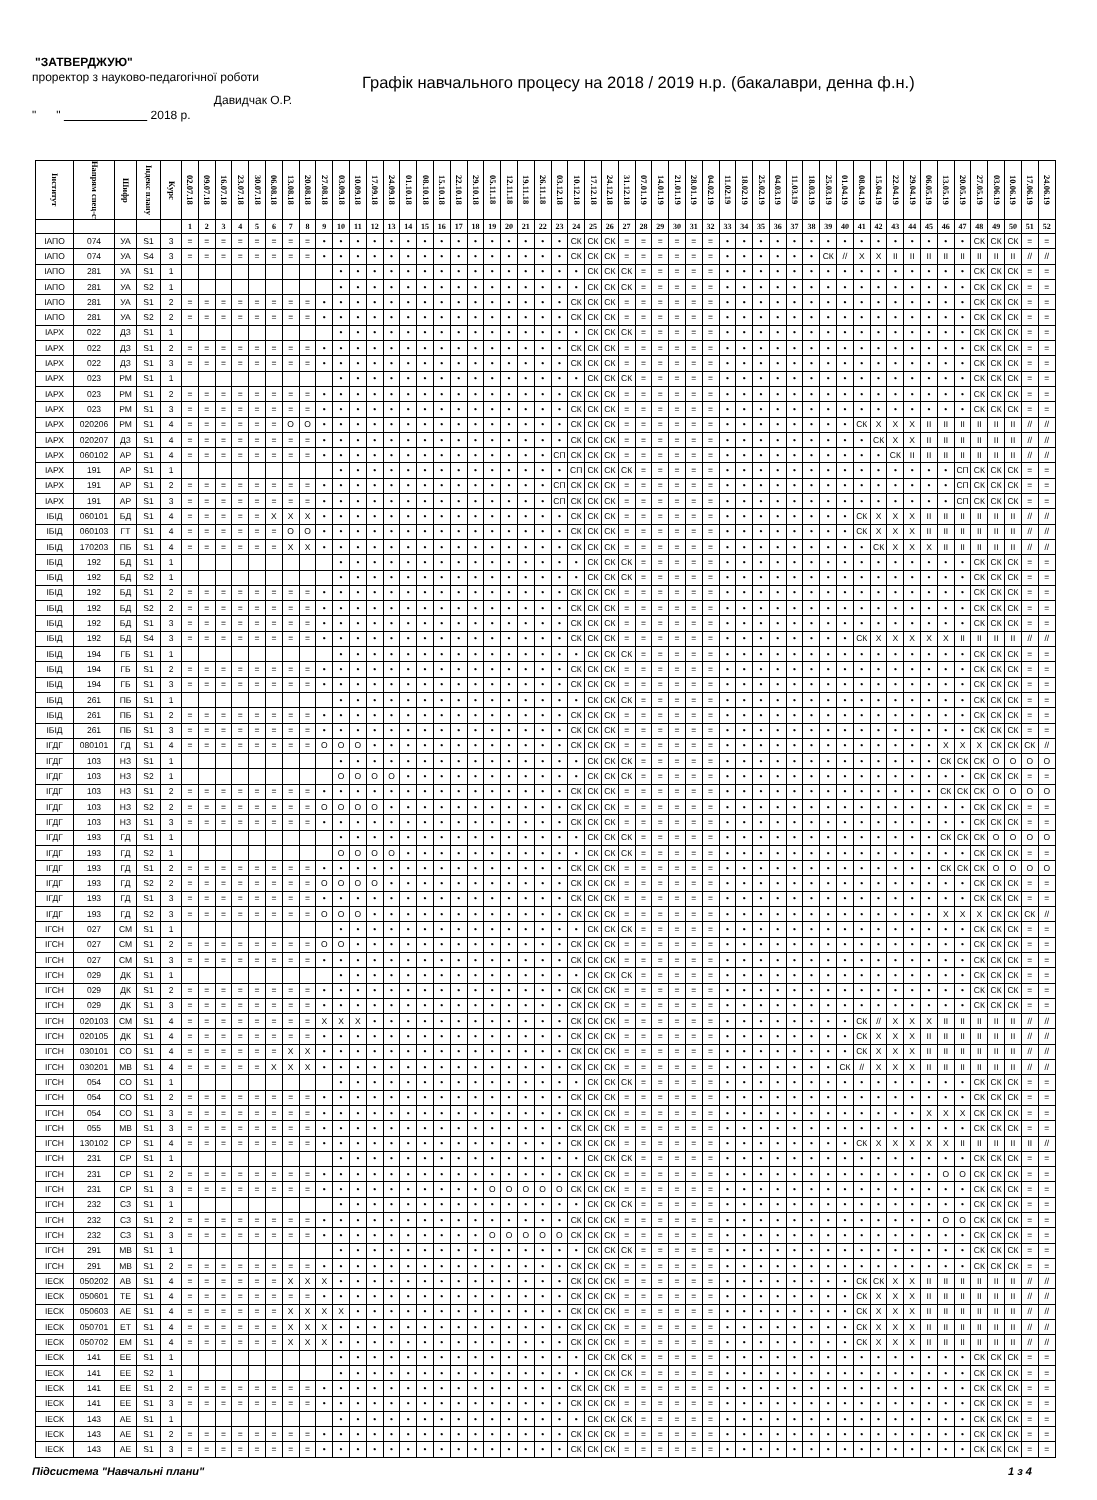"ЗАТВЕРДЖУЮ"
проректор з науково-педагогічної роботи
Давидчак О.Р.
" " 2018 р.
Графік навчального процесу на 2018 / 2019 н.р. (бакалаври, денна ф.н.)
| Інститут | Напрям спец-сть | Шифр | Індекс плану | Курс | 02.07.18 | 09.07.18 | 16.07.18 | 23.07.18 | 30.07.18 | 06.08.18 | 13.08.18 | 20.08.18 | 27.08.18 | 03.09.18 | 10.09.18 | 17.09.18 | 24.09.18 | 01.10.18 | 08.10.18 | 15.10.18 | 22.10.18 | 29.10.18 | 05.11.18 | 12.11.18 | 19.11.18 | 26.11.18 | 03.12.18 | 10.12.18 | 17.12.18 | 24.12.18 | 31.12.18 | 07.01.19 | 14.01.19 | 21.01.19 | 28.01.19 | 04.02.19 | 11.02.19 | 18.02.19 | 25.02.19 | 04.03.19 | 11.03.19 | 18.03.19 | 25.03.19 | 01.04.19 | 08.04.19 | 15.04.19 | 22.04.19 | 29.04.19 | 06.05.19 | 13.05.19 | 20.05.19 | 27.05.19 | 03.06.19 | 10.06.19 | 17.06.19 | 24.06.19 |
| --- | --- | --- | --- | --- | --- | --- | --- | --- | --- | --- | --- | --- | --- | --- | --- | --- | --- | --- | --- | --- | --- | --- | --- | --- | --- | --- | --- | --- | --- | --- | --- | --- | --- | --- | --- | --- | --- | --- | --- | --- | --- | --- | --- | --- | --- | --- | --- | --- | --- | --- | --- | --- | --- | --- | --- | --- |
| | | | | | 1 | 2 | 3 | 4 | 5 | 6 | 7 | 8 | 9 | 10 | 11 | 12 | 13 | 14 | 15 | 16 | 17 | 18 | 19 | 20 | 21 | 22 | 23 | 24 | 25 | 26 | 27 | 28 | 29 | 30 | 31 | 32 | 33 | 34 | 35 | 36 | 37 | 38 | 39 | 40 | 41 | 42 | 43 | 44 | 45 | 46 | 47 | 48 | 49 | 50 | 51 | 52 |
| ІАПО | 074 | УА | S1 | 3 | = | = | = | = | = | = | = | = | • | • | • | • | • | • | • | • | • | • | • | • | • | • | • | СК | СК | СК | = | = | = | = | = | = | • | • | • | • | • | • | • | • | • | • | • | • | • | • | • | СК | СК | СК | = | = |
| ІАПО | 074 | УА | S4 | 3 | = | = | = | = | = | = | = | = | • | • | • | • | • | • | • | • | • | • | • | • | • | • | • | СК | СК | СК | = | = | = | = | = | = | • | • | • | • | • | • | СК | // | Х | Х | ІІ | ІІ | ІІ | ІІ | ІІ | ІІ | ІІ | ІІ | // | // |
| ІАПО | 281 | УА | S1 | 1 | | | | | | | | | | • | • | • | • | • | • | • | • | • | • | • | • | • | • | • | СК | СК | СК | = | = | = | = | = | • | • | • | • | • | • | • | • | • | • | • | • | • | • | • | СК | СК | СК | = | = |
| ІАПО | 281 | УА | S2 | 1 | | | | | | | | | | • | • | • | • | • | • | • | • | • | • | • | • | • | • | • | СК | СК | СК | = | = | = | = | = | • | • | • | • | • | • | • | • | • | • | • | • | • | • | • | СК | СК | СК | = | = |
| ІАПО | 281 | УА | S1 | 2 | = | = | = | = | = | = | = | = | • | • | • | • | • | • | • | • | • | • | • | • | • | • | • | СК | СК | СК | = | = | = | = | = | = | • | • | • | • | • | • | • | • | • | • | • | • | • | • | • | СК | СК | СК | = | = |
| ІАПО | 281 | УА | S2 | 2 | = | = | = | = | = | = | = | = | • | • | • | • | • | • | • | • | • | • | • | • | • | • | • | СК | СК | СК | = | = | = | = | = | = | • | • | • | • | • | • | • | • | • | • | • | • | • | • | • | СК | СК | СК | = | = |
| ІАРХ | 022 | ДЗ | S1 | 1 | | | | | | | | | | • | • | • | • | • | • | • | • | • | • | • | • | • | • | • | СК | СК | СК | = | = | = | = | = | • | • | • | • | • | • | • | • | • | • | • | • | • | • | • | СК | СК | СК | = | = |
| ІАРХ | 022 | ДЗ | S1 | 2 | = | = | = | = | = | = | = | = | • | • | • | • | • | • | • | • | • | • | • | • | • | • | • | СК | СК | СК | = | = | = | = | = | = | • | • | • | • | • | • | • | • | • | • | • | • | • | • | • | СК | СК | СК | = | = |
| ІАРХ | 022 | ДЗ | S1 | 3 | = | = | = | = | = | = | = | = | • | • | • | • | • | • | • | • | • | • | • | • | • | • | • | СК | СК | СК | = | = | = | = | = | = | • | • | • | • | • | • | • | • | • | • | • | • | • | • | • | СК | СК | СК | = | = |
| ІАРХ | 023 | РМ | S1 | 1 | | | | | | | | | | • | • | • | • | • | • | • | • | • | • | • | • | • | • | • | СК | СК | СК | = | = | = | = | = | • | • | • | • | • | • | • | • | • | • | • | • | • | • | • | СК | СК | СК | = | = |
| ІАРХ | 023 | РМ | S1 | 2 | = | = | = | = | = | = | = | = | • | • | • | • | • | • | • | • | • | • | • | • | • | • | • | СК | СК | СК | = | = | = | = | = | = | • | • | • | • | • | • | • | • | • | • | • | • | • | • | • | СК | СК | СК | = | = |
| ІАРХ | 023 | РМ | S1 | 3 | = | = | = | = | = | = | = | = | • | • | • | • | • | • | • | • | • | • | • | • | • | • | • | СК | СК | СК | = | = | = | = | = | = | • | • | • | • | • | • | • | • | • | • | • | • | • | • | • | СК | СК | СК | = | = |
| ІАРХ | 020206 | РМ | S1 | 4 | = | = | = | = | = | = | О | О | • | • | • | • | • | • | • | • | • | • | • | • | • | • | • | СК | СК | СК | = | = | = | = | = | = | • | • | • | • | • | • | • | • | СК | Х | Х | Х | ІІ | ІІ | ІІ | ІІ | ІІ | ІІ | // | // |
| ІАРХ | 020207 | ДЗ | S1 | 4 | = | = | = | = | = | = | = | = | • | • | • | • | • | • | • | • | • | • | • | • | • | • | • | СК | СК | СК | = | = | = | = | = | = | • | • | • | • | • | • | • | • | • | СК | Х | Х | ІІ | ІІ | ІІ | ІІ | ІІ | ІІ | // | // |
| ІАРХ | 060102 | АР | S1 | 4 | = | = | = | = | = | = | = | = | • | • | • | • | • | • | • | • | • | • | • | • | • | • | СП | СК | СК | СК | = | = | = | = | = | = | • | • | • | • | • | • | • | • | • | • | СК | ІІ | ІІ | ІІ | ІІ | ІІ | ІІ | ІІ | // | // |
| ІАРХ | 191 | АР | S1 | 1 | | | | | | | | | | • | • | • | • | • | • | • | • | • | • | • | • | • | • | СП | СК | СК | СК | = | = | = | = | = | • | • | • | • | • | • | • | • | • | • | • | • | • | • | СП | СК | СК | СК | = | = |
| ІАРХ | 191 | АР | S1 | 2 | = | = | = | = | = | = | = | = | • | • | • | • | • | • | • | • | • | • | • | • | • | • | СП | СК | СК | СК | = | = | = | = | = | = | • | • | • | • | • | • | • | • | • | • | • | • | • | • | СП | СК | СК | СК | = | = |
| ІАРХ | 191 | АР | S1 | 3 | = | = | = | = | = | = | = | = | • | • | • | • | • | • | • | • | • | • | • | • | • | • | СП | СК | СК | СК | = | = | = | = | = | = | • | • | • | • | • | • | • | • | • | • | • | • | • | • | СП | СК | СК | СК | = | = |
| ІБІД | 060101 | БД | S1 | 4 | = | = | = | = | = | Х | Х | Х | • | • | • | • | • | • | • | • | • | • | • | • | • | • | • | СК | СК | СК | = | = | = | = | = | = | • | • | • | • | • | • | • | • | СК | Х | Х | Х | ІІ | ІІ | ІІ | ІІ | ІІ | ІІ | // | // |
| ІБІД | 060103 | ГТ | S1 | 4 | = | = | = | = | = | = | О | О | • | • | • | • | • | • | • | • | • | • | • | • | • | • | • | СК | СК | СК | = | = | = | = | = | = | • | • | • | • | • | • | • | • | СК | Х | Х | Х | ІІ | ІІ | ІІ | ІІ | ІІ | ІІ | // | // |
| ІБІД | 170203 | ПБ | S1 | 4 | = | = | = | = | = | = | Х | Х | • | • | • | • | • | • | • | • | • | • | • | • | • | • | • | СК | СК | СК | = | = | = | = | = | = | • | • | • | • | • | • | • | • | • | СК | Х | Х | Х | ІІ | ІІ | ІІ | ІІ | ІІ | // | // |
| ІБІД | 192 | БД | S1 | 1 | | | | | | | | | | • | • | • | • | • | • | • | • | • | • | • | • | • | • | • | СК | СК | СК | = | = | = | = | = | • | • | • | • | • | • | • | • | • | • | • | • | • | • | • | СК | СК | СК | = | = |
| ІБІД | 192 | БД | S2 | 1 | | | | | | | | | | • | • | • | • | • | • | • | • | • | • | • | • | • | • | • | СК | СК | СК | = | = | = | = | = | • | • | • | • | • | • | • | • | • | • | • | • | • | • | • | СК | СК | СК | = | = |
| ІБІД | 192 | БД | S1 | 2 | = | = | = | = | = | = | = | = | • | • | • | • | • | • | • | • | • | • | • | • | • | • | • | СК | СК | СК | = | = | = | = | = | = | • | • | • | • | • | • | • | • | • | • | • | • | • | • | • | СК | СК | СК | = | = |
| ІБІД | 192 | БД | S2 | 2 | = | = | = | = | = | = | = | = | • | • | • | • | • | • | • | • | • | • | • | • | • | • | • | СК | СК | СК | = | = | = | = | = | = | • | • | • | • | • | • | • | • | • | • | • | • | • | • | • | СК | СК | СК | = | = |
| ІБІД | 192 | БД | S1 | 3 | = | = | = | = | = | = | = | = | • | • | • | • | • | • | • | • | • | • | • | • | • | • | • | СК | СК | СК | = | = | = | = | = | = | • | • | • | • | • | • | • | • | • | • | • | • | • | • | • | СК | СК | СК | = | = |
| ІБІД | 192 | БД | S4 | 3 | = | = | = | = | = | = | = | = | • | • | • | • | • | • | • | • | • | • | • | • | • | • | • | СК | СК | СК | = | = | = | = | = | = | • | • | • | • | • | • | • | • | СК | Х | Х | Х | Х | Х | ІІ | ІІ | ІІ | ІІ | // | // |
| ІБІД | 194 | ГБ | S1 | 1 | | | | | | | | | | • | • | • | • | • | • | • | • | • | • | • | • | • | • | • | СК | СК | СК | = | = | = | = | = | • | • | • | • | • | • | • | • | • | • | • | • | • | • | • | СК | СК | СК | = | = |
| ІБІД | 194 | ГБ | S1 | 2 | = | = | = | = | = | = | = | = | • | • | • | • | • | • | • | • | • | • | • | • | • | • | • | СК | СК | СК | = | = | = | = | = | = | • | • | • | • | • | • | • | • | • | • | • | • | • | • | • | СК | СК | СК | = | = |
| ІБІД | 194 | ГБ | S1 | 3 | = | = | = | = | = | = | = | = | • | • | • | • | • | • | • | • | • | • | • | • | • | • | • | СК | СК | СК | = | = | = | = | = | = | • | • | • | • | • | • | • | • | • | • | • | • | • | • | • | СК | СК | СК | = | = |
| ІБІД | 261 | ПБ | S1 | 1 | | | | | | | | | | • | • | • | • | • | • | • | • | • | • | • | • | • | • | • | СК | СК | СК | = | = | = | = | = | • | • | • | • | • | • | • | • | • | • | • | • | • | • | • | СК | СК | СК | = | = |
| ІБІД | 261 | ПБ | S1 | 2 | = | = | = | = | = | = | = | = | • | • | • | • | • | • | • | • | • | • | • | • | • | • | • | СК | СК | СК | = | = | = | = | = | = | • | • | • | • | • | • | • | • | • | • | • | • | • | • | • | СК | СК | СК | = | = |
| ІБІД | 261 | ПБ | S1 | 3 | = | = | = | = | = | = | = | = | • | • | • | • | • | • | • | • | • | • | • | • | • | • | • | СК | СК | СК | = | = | = | = | = | = | • | • | • | • | • | • | • | • | • | • | • | • | • | • | • | СК | СК | СК | = | = |
| ІГДГ | 080101 | ГД | S1 | 4 | = | = | = | = | = | = | = | = | О | О | О | • | • | • | • | • | • | • | • | • | • | • | • | СК | СК | СК | = | = | = | = | = | = | • | • | • | • | • | • | • | • | • | • | • | • | • | Х | Х | Х | СК | СК | СК | // |
| ІГДГ | 103 | НЗ | S1 | 1 | | | | | | | | | | • | • | • | • | • | • | • | • | • | • | • | • | • | • | • | СК | СК | СК | = | = | = | = | = | • | • | • | • | • | • | • | • | • | • | • | • | • | СК | СК | СК | О | О | О | О |
| ІГДГ | 103 | НЗ | S2 | 1 | | | | | | | | | | О | О | О | О | • | • | • | • | • | • | • | • | • | • | • | СК | СК | СК | = | = | = | = | = | • | • | • | • | • | • | • | • | • | • | • | • | • | • | • | СК | СК | СК | = | = |
| ІГДГ | 103 | НЗ | S1 | 2 | = | = | = | = | = | = | = | = | • | • | • | • | • | • | • | • | • | • | • | • | • | • | • | СК | СК | СК | = | = | = | = | = | = | • | • | • | • | • | • | • | • | • | • | • | • | • | СК | СК | СК | О | О | О | О |
| ІГДГ | 103 | НЗ | S2 | 2 | = | = | = | = | = | = | = | = | О | О | О | О | • | • | • | • | • | • | • | • | • | • | • | СК | СК | СК | = | = | = | = | = | = | • | • | • | • | • | • | • | • | • | • | • | • | • | • | • | СК | СК | СК | = | = |
| ІГДГ | 103 | НЗ | S1 | 3 | = | = | = | = | = | = | = | = | • | • | • | • | • | • | • | • | • | • | • | • | • | • | • | СК | СК | СК | = | = | = | = | = | = | • | • | • | • | • | • | • | • | • | • | • | • | • | • | • | СК | СК | СК | = | = |
| ІГДГ | 193 | ГД | S1 | 1 | | | | | | | | | | • | • | • | • | • | • | • | • | • | • | • | • | • | • | • | СК | СК | СК | = | = | = | = | = | • | • | • | • | • | • | • | • | • | • | • | • | • | СК | СК | СК | О | О | О | О |
| ІГДГ | 193 | ГД | S2 | 1 | | | | | | | | | | О | О | О | О | • | • | • | • | • | • | • | • | • | • | • | СК | СК | СК | = | = | = | = | = | • | • | • | • | • | • | • | • | • | • | • | • | • | • | • | СК | СК | СК | = | = |
| ІГДГ | 193 | ГД | S1 | 2 | = | = | = | = | = | = | = | = | • | • | • | • | • | • | • | • | • | • | • | • | • | • | • | СК | СК | СК | = | = | = | = | = | = | • | • | • | • | • | • | • | • | • | • | • | • | • | СК | СК | СК | О | О | О | О |
| ІГДГ | 193 | ГД | S2 | 2 | = | = | = | = | = | = | = | = | О | О | О | О | • | • | • | • | • | • | • | • | • | • | • | СК | СК | СК | = | = | = | = | = | = | • | • | • | • | • | • | • | • | • | • | • | • | • | • | • | СК | СК | СК | = | = |
| ІГДГ | 193 | ГД | S1 | 3 | = | = | = | = | = | = | = | = | • | • | • | • | • | • | • | • | • | • | • | • | • | • | • | СК | СК | СК | = | = | = | = | = | = | • | • | • | • | • | • | • | • | • | • | • | • | • | • | • | СК | СК | СК | = | = |
| ІГДГ | 193 | ГД | S2 | 3 | = | = | = | = | = | = | = | = | О | О | О | • | • | • | • | • | • | • | • | • | • | • | • | СК | СК | СК | = | = | = | = | = | = | • | • | • | • | • | • | • | • | • | • | • | • | • | Х | Х | Х | СК | СК | СК | // |
| ІГСН | 027 | СМ | S1 | 1 | | | | | | | | | | • | • | • | • | • | • | • | • | • | • | • | • | • | • | • | СК | СК | СК | = | = | = | = | = | • | • | • | • | • | • | • | • | • | • | • | • | • | • | • | СК | СК | СК | = | = |
| ІГСН | 027 | СМ | S1 | 2 | = | = | = | = | = | = | = | = | О | О | • | • | • | • | • | • | • | • | • | • | • | • | • | СК | СК | СК | = | = | = | = | = | = | • | • | • | • | • | • | • | • | • | • | • | • | • | • | • | СК | СК | СК | = | = |
| ІГСН | 027 | СМ | S1 | 3 | = | = | = | = | = | = | = | = | • | • | • | • | • | • | • | • | • | • | • | • | • | • | • | СК | СК | СК | = | = | = | = | = | = | • | • | • | • | • | • | • | • | • | • | • | • | • | • | • | СК | СК | СК | = | = |
| ІГСН | 029 | ДК | S1 | 1 | | | | | | | | | | • | • | • | • | • | • | • | • | • | • | • | • | • | • | • | СК | СК | СК | = | = | = | = | = | • | • | • | • | • | • | • | • | • | • | • | • | • | • | • | СК | СК | СК | = | = |
| ІГСН | 029 | ДК | S1 | 2 | = | = | = | = | = | = | = | = | • | • | • | • | • | • | • | • | • | • | • | • | • | • | • | СК | СК | СК | = | = | = | = | = | = | • | • | • | • | • | • | • | • | • | • | • | • | • | • | • | СК | СК | СК | = | = |
| ІГСН | 029 | ДК | S1 | 3 | = | = | = | = | = | = | = | = | • | • | • | • | • | • | • | • | • | • | • | • | • | • | • | СК | СК | СК | = | = | = | = | = | = | • | • | • | • | • | • | • | • | • | • | • | • | • | • | • | СК | СК | СК | = | = |
| ІГСН | 020103 | СМ | S1 | 4 | = | = | = | = | = | = | = | = | Х | Х | Х | • | • | • | • | • | • | • | • | • | • | • | • | СК | СК | СК | = | = | = | = | = | = | • | • | • | • | • | • | • | • | СК | // | Х | Х | Х | ІІ | ІІ | ІІ | ІІ | ІІ | // | // |
| ІГСН | 020105 | ДК | S1 | 4 | = | = | = | = | = | = | = | = | • | • | • | • | • | • | • | • | • | • | • | • | • | • | • | СК | СК | СК | = | = | = | = | = | = | • | • | • | • | • | • | • | • | СК | Х | Х | Х | ІІ | ІІ | ІІ | ІІ | ІІ | ІІ | // | // |
| ІГСН | 030101 | СО | S1 | 4 | = | = | = | = | = | = | Х | Х | • | • | • | • | • | • | • | • | • | • | • | • | • | • | • | СК | СК | СК | = | = | = | = | = | = | • | • | • | • | • | • | • | • | СК | Х | Х | Х | ІІ | ІІ | ІІ | ІІ | ІІ | ІІ | // | // |
| ІГСН | 030201 | МВ | S1 | 4 | = | = | = | = | = | Х | Х | Х | • | • | • | • | • | • | • | • | • | • | • | • | • | • | • | СК | СК | СК | = | = | = | = | = | = | • | • | • | • | • | • | • | СК | // | Х | Х | Х | ІІ | ІІ | ІІ | ІІ | ІІ | ІІ | // | // |
| ІГСН | 054 | СО | S1 | 1 | | | | | | | | | | • | • | • | • | • | • | • | • | • | • | • | • | • | • | • | СК | СК | СК | = | = | = | = | = | • | • | • | • | • | • | • | • | • | • | • | • | • | • | • | СК | СК | СК | = | = |
| ІГСН | 054 | СО | S1 | 2 | = | = | = | = | = | = | = | = | • | • | • | • | • | • | • | • | • | • | • | • | • | • | • | СК | СК | СК | = | = | = | = | = | = | • | • | • | • | • | • | • | • | • | • | • | • | • | • | • | СК | СК | СК | = | = |
| ІГСН | 054 | СО | S1 | 3 | = | = | = | = | = | = | = | = | • | • | • | • | • | • | • | • | • | • | • | • | • | • | • | СК | СК | СК | = | = | = | = | = | = | • | • | • | • | • | • | • | • | • | • | • | • | Х | Х | Х | СК | СК | СК | = | = |
| ІГСН | 055 | МВ | S1 | 3 | = | = | = | = | = | = | = | = | • | • | • | • | • | • | • | • | • | • | • | • | • | • | • | СК | СК | СК | = | = | = | = | = | = | • | • | • | • | • | • | • | • | • | • | • | • | • | • | • | СК | СК | СК | = | = |
| ІГСН | 130102 | СР | S1 | 4 | = | = | = | = | = | = | = | = | • | • | • | • | • | • | • | • | • | • | • | • | • | • | • | СК | СК | СК | = | = | = | = | = | = | • | • | • | • | • | • | • | • | СК | Х | Х | Х | Х | Х | ІІ | ІІ | ІІ | ІІ | ІІ | // |
| ІГСН | 231 | СР | S1 | 1 | | | | | | | | | | • | • | • | • | • | • | • | • | • | • | • | • | • | • | • | СК | СК | СК | = | = | = | = | = | • | • | • | • | • | • | • | • | • | • | • | • | • | • | • | СК | СК | СК | = | = |
| ІГСН | 231 | СР | S1 | 2 | = | = | = | = | = | = | = | = | • | • | • | • | • | • | • | • | • | • | • | • | • | • | • | СК | СК | СК | = | = | = | = | = | = | • | • | • | • | • | • | • | • | • | • | • | • | • | О | О | СК | СК | СК | = | = |
| ІГСН | 231 | СР | S1 | 3 | = | = | = | = | = | = | = | = | • | • | • | • | • | • | • | • | • | • | О | О | О | О | О | СК | СК | СК | = | = | = | = | = | = | • | • | • | • | • | • | • | • | • | • | • | • | • | • | • | СК | СК | СК | = | = |
| ІГСН | 232 | СЗ | S1 | 1 | | | | | | | | | | • | • | • | • | • | • | • | • | • | • | • | • | • | • | • | СК | СК | СК | = | = | = | = | = | • | • | • | • | • | • | • | • | • | • | • | • | • | • | • | СК | СК | СК | = | = |
| ІГСН | 232 | СЗ | S1 | 2 | = | = | = | = | = | = | = | = | • | • | • | • | • | • | • | • | • | • | • | • | • | • | • | СК | СК | СК | = | = | = | = | = | = | • | • | • | • | • | • | • | • | • | • | • | • | • | О | О | СК | СК | СК | = | = |
| ІГСН | 232 | СЗ | S1 | 3 | = | = | = | = | = | = | = | = | • | • | • | • | • | • | • | • | • | • | О | О | О | О | О | СК | СК | СК | = | = | = | = | = | = | • | • | • | • | • | • | • | • | • | • | • | • | • | • | • | СК | СК | СК | = | = |
| ІГСН | 291 | МВ | S1 | 1 | | | | | | | | | | • | • | • | • | • | • | • | • | • | • | • | • | • | • | • | СК | СК | СК | = | = | = | = | = | • | • | • | • | • | • | • | • | • | • | • | • | • | • | • | СК | СК | СК | = | = |
| ІГСН | 291 | МВ | S1 | 2 | = | = | = | = | = | = | = | = | • | • | • | • | • | • | • | • | • | • | • | • | • | • | • | СК | СК | СК | = | = | = | = | = | = | • | • | • | • | • | • | • | • | • | • | • | • | • | • | • | СК | СК | СК | = | = |
| ІЕСК | 050202 | АВ | S1 | 4 | = | = | = | = | = | = | Х | Х | Х | • | • | • | • | • | • | • | • | • | • | • | • | • | • | СК | СК | СК | = | = | = | = | = | = | • | • | • | • | • | • | • | • | СК | СК | Х | Х | ІІ | ІІ | ІІ | ІІ | ІІ | ІІ | // | // |
| ІЕСК | 050601 | ТЕ | S1 | 4 | = | = | = | = | = | = | = | = | • | • | • | • | • | • | • | • | • | • | • | • | • | • | • | СК | СК | СК | = | = | = | = | = | = | • | • | • | • | • | • | • | • | СК | Х | Х | Х | ІІ | ІІ | ІІ | ІІ | ІІ | ІІ | // | // |
| ІЕСК | 050603 | АЕ | S1 | 4 | = | = | = | = | = | = | Х | Х | Х | Х | • | • | • | • | • | • | • | • | • | • | • | • | • | СК | СК | СК | = | = | = | = | = | = | • | • | • | • | • | • | • | • | СК | Х | Х | Х | ІІ | ІІ | ІІ | ІІ | ІІ | ІІ | // | // |
| ІЕСК | 050701 | ЕТ | S1 | 4 | = | = | = | = | = | = | Х | Х | Х | • | • | • | • | • | • | • | • | • | • | • | • | • | • | СК | СК | СК | = | = | = | = | = | = | • | • | • | • | • | • | • | • | СК | Х | Х | Х | ІІ | ІІ | ІІ | ІІ | ІІ | ІІ | // | // |
| ІЕСК | 050702 | ЕМ | S1 | 4 | = | = | = | = | = | = | Х | Х | Х | • | • | • | • | • | • | • | • | • | • | • | • | • | • | СК | СК | СК | = | = | = | = | = | = | • | • | • | • | • | • | • | • | СК | Х | Х | Х | ІІ | ІІ | ІІ | ІІ | ІІ | ІІ | // | // |
| ІЕСК | 141 | ЕЕ | S1 | 1 | | | | | | | | | | • | • | • | • | • | • | • | • | • | • | • | • | • | • | • | СК | СК | СК | = | = | = | = | = | • | • | • | • | • | • | • | • | • | • | • | • | • | • | • | СК | СК | СК | = | = |
| ІЕСК | 141 | ЕЕ | S2 | 1 | | | | | | | | | | • | • | • | • | • | • | • | • | • | • | • | • | • | • | • | СК | СК | СК | = | = | = | = | = | • | • | • | • | • | • | • | • | • | • | • | • | • | • | • | СК | СК | СК | = | = |
| ІЕСК | 141 | ЕЕ | S1 | 2 | = | = | = | = | = | = | = | = | • | • | • | • | • | • | • | • | • | • | • | • | • | • | • | СК | СК | СК | = | = | = | = | = | = | • | • | • | • | • | • | • | • | • | • | • | • | • | • | • | СК | СК | СК | = | = |
| ІЕСК | 141 | ЕЕ | S1 | 3 | = | = | = | = | = | = | = | = | • | • | • | • | • | • | • | • | • | • | • | • | • | • | • | СК | СК | СК | = | = | = | = | = | = | • | • | • | • | • | • | • | • | • | • | • | • | • | • | • | СК | СК | СК | = | = |
| ІЕСК | 143 | АЕ | S1 | 1 | | | | | | | | | | • | • | • | • | • | • | • | • | • | • | • | • | • | • | • | СК | СК | СК | = | = | = | = | = | • | • | • | • | • | • | • | • | • | • | • | • | • | • | • | СК | СК | СК | = | = |
| ІЕСК | 143 | АЕ | S1 | 2 | = | = | = | = | = | = | = | = | • | • | • | • | • | • | • | • | • | • | • | • | • | • | • | СК | СК | СК | = | = | = | = | = | = | • | • | • | • | • | • | • | • | • | • | • | • | • | • | • | СК | СК | СК | = | = |
| ІЕСК | 143 | АЕ | S1 | 3 | = | = | = | = | = | = | = | = | • | • | • | • | • | • | • | • | • | • | • | • | • | • | • | СК | СК | СК | = | = | = | = | = | = | • | • | • | • | • | • | • | • | • | • | • | • | • | • | • | СК | СК | СК | = | = |
Підсистема "Навчальні плани" 1 з 4